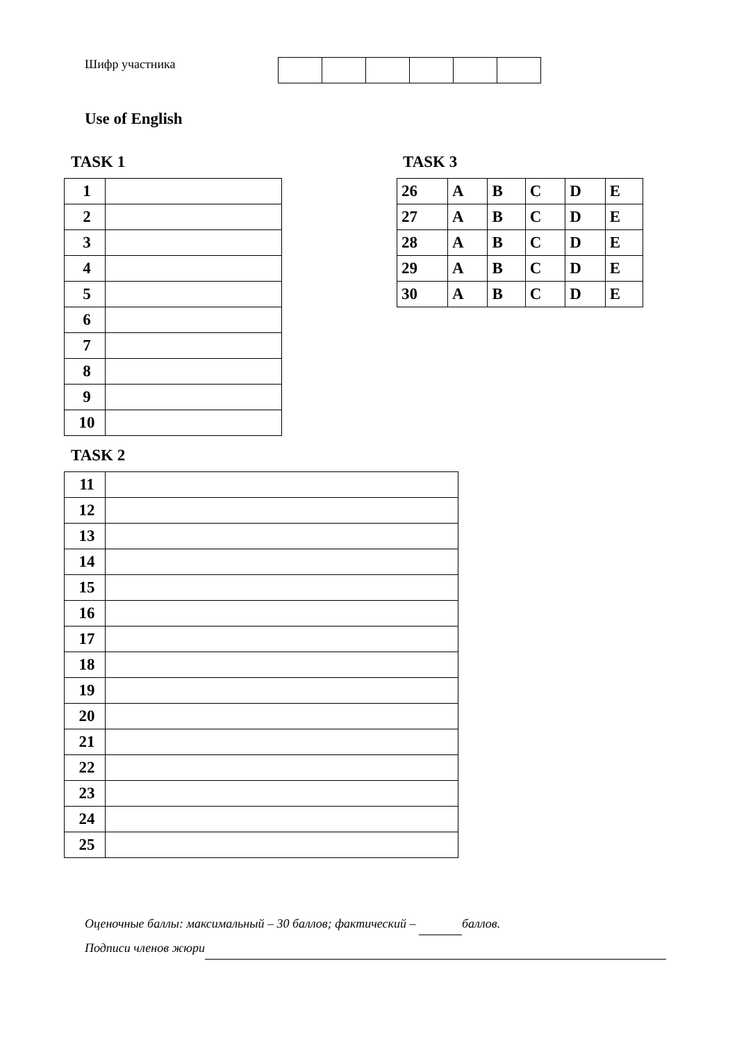Шифр участника
Use of English
TASK 1
| 1 | |
| 2 | |
| 3 | |
| 4 | |
| 5 | |
| 6 | |
| 7 | |
| 8 | |
| 9 | |
| 10 | |
TASK 3
| 26 | A | B | C | D | E |
| 27 | A | B | C | D | E |
| 28 | A | B | C | D | E |
| 29 | A | B | C | D | E |
| 30 | A | B | C | D | E |
TASK 2
| 11 | |
| 12 | |
| 13 | |
| 14 | |
| 15 | |
| 16 | |
| 17 | |
| 18 | |
| 19 | |
| 20 | |
| 21 | |
| 22 | |
| 23 | |
| 24 | |
| 25 | |
Оценочные баллы: максимальный – 30 баллов; фактический – баллов.
Подписи членов жюри